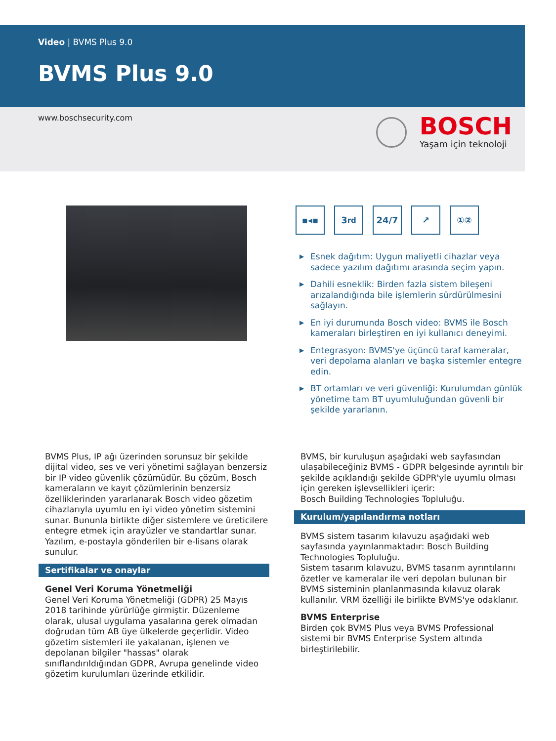Video | BVMS Plus 9.0
BVMS Plus 9.0
www.boschsecurity.com
BOSCH
Yaşam için teknoloji
▪◂▪ 3<sup>rd</sup> 24/7 ↗ ①②
▶ Esnek dağıtım: Uygun maliyetli cihazlar veya sadece yazılım dağıtımı arasında seçim yapın.
▶ Dahili esneklik: Birden fazla sistem bileşeni arızalandığında bile işlemlerin sürdürülmesini sağlayın.
▶ En iyi durumunda Bosch video: BVMS ile Bosch kameraları birleştiren en iyi kullanıcı deneyimi.
▶ Entegrasyon: BVMS'ye üçüncü taraf kameralar, veri depolama alanları ve başka sistemler entegre edin.
▶ BT ortamları ve veri güvenliği: Kurulumdan günlük yönetime tam BT uyumluluğundan güvenli bir şekilde yararlanın.
BVMS Plus, IP ağı üzerinden sorunsuz bir şekilde dijital video, ses ve veri yönetimi sağlayan benzersiz bir IP video güvenlik çözümüdür. Bu çözüm, Bosch kameraların ve kayıt çözümlerinin benzersiz özelliklerinden yararlanarak Bosch video gözetim cihazlarıyla uyumlu en iyi video yönetim sistemini sunar. Bununla birlikte diğer sistemlere ve üreticilere entegre etmek için arayüzler ve standartlar sunar. Yazılım, e-postayla gönderilen bir e-lisans olarak sunulur.
Sertifikalar ve onaylar
Genel Veri Koruma Yönetmeliği
Genel Veri Koruma Yönetmeliği (GDPR) 25 Mayıs 2018 tarihinde yürürlüğe girmiştir. Düzenleme olarak, ulusal uygulama yasalarına gerek olmadan doğrudan tüm AB üye ülkelerde geçerlidir. Video gözetim sistemleri ile yakalanan, işlenen ve depolanan bilgiler "hassas" olarak sınıflandırıldığından GDPR, Avrupa genelinde video gözetim kurulumları üzerinde etkilidir.
BVMS, bir kuruluşun aşağıdaki web sayfasından ulaşabileceğiniz BVMS - GDPR belgesinde ayrıntılı bir şekilde açıklandığı şekilde GDPR'yle uyumlu olması için gereken işlevsellikleri içerir:
Bosch Building Technologies Topluluğu.
Kurulum/yapılandırma notları
BVMS sistem tasarım kılavuzu aşağıdaki web sayfasında yayınlanmaktadır: Bosch Building Technologies Topluluğu.
Sistem tasarım kılavuzu, BVMS tasarım ayrıntılarını özetler ve kameralar ile veri depoları bulunan bir BVMS sisteminin planlanmasında kılavuz olarak kullanılır. VRM özelliği ile birlikte BVMS'ye odaklanır.
BVMS Enterprise
Birden çok BVMS Plus veya BVMS Professional sistemi bir BVMS Enterprise System altında birleştirilebilir.